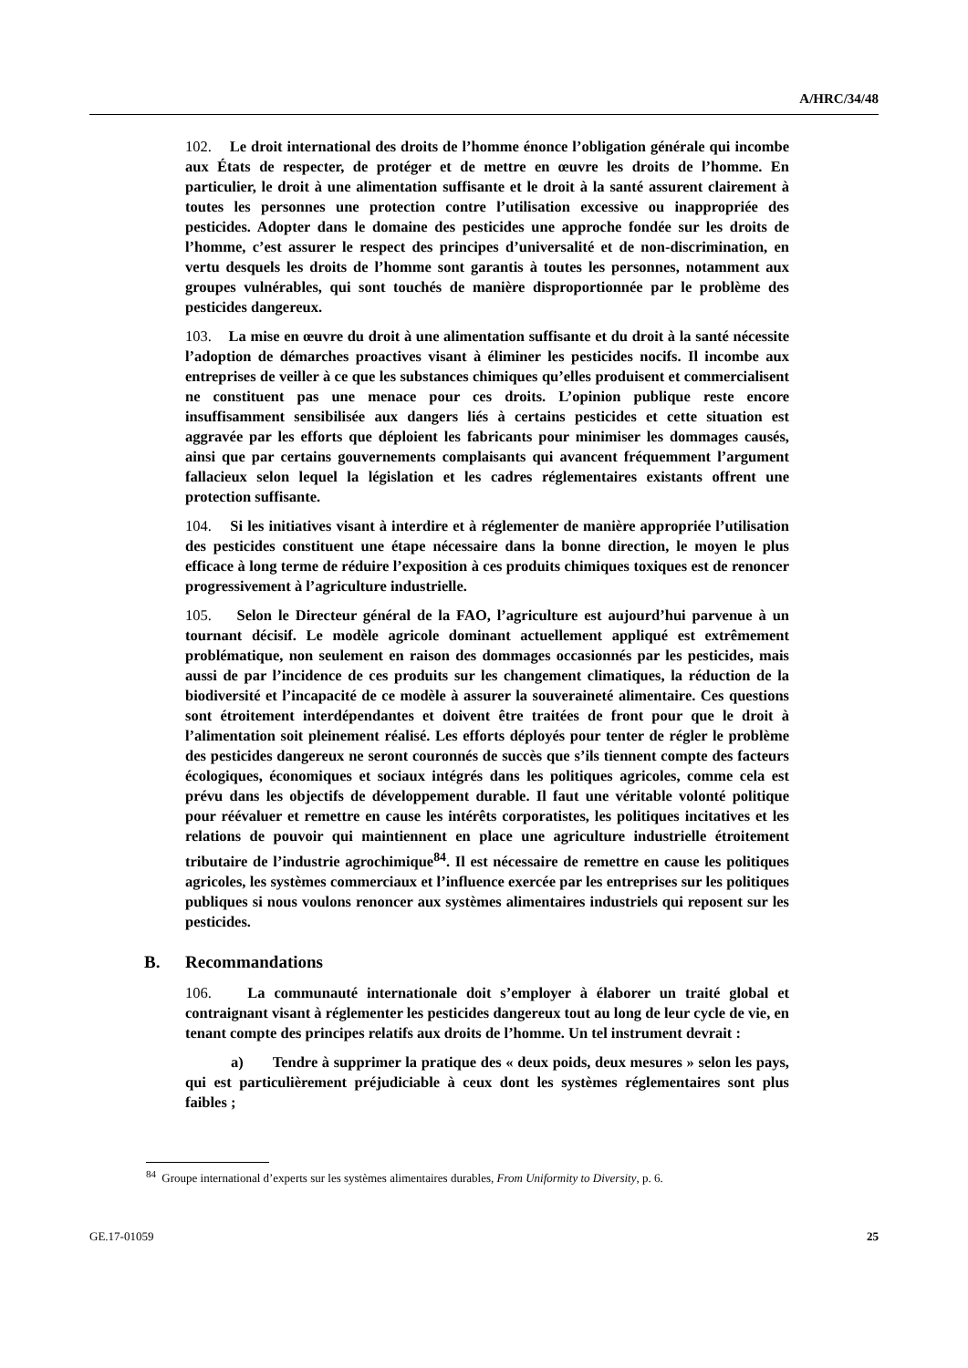A/HRC/34/48
102. Le droit international des droits de l’homme énonce l’obligation générale qui incombe aux États de respecter, de protéger et de mettre en œuvre les droits de l’homme. En particulier, le droit à une alimentation suffisante et le droit à la santé assurent clairement à toutes les personnes une protection contre l’utilisation excessive ou inappropriée des pesticides. Adopter dans le domaine des pesticides une approche fondée sur les droits de l’homme, c’est assurer le respect des principes d’universalité et de non-discrimination, en vertu desquels les droits de l’homme sont garantis à toutes les personnes, notamment aux groupes vulnérables, qui sont touchés de manière disproportionnée par le problème des pesticides dangereux.
103. La mise en œuvre du droit à une alimentation suffisante et du droit à la santé nécessite l’adoption de démarches proactives visant à éliminer les pesticides nocifs. Il incombe aux entreprises de veiller à ce que les substances chimiques qu’elles produisent et commercialisent ne constituent pas une menace pour ces droits. L’opinion publique reste encore insuffisamment sensibilisée aux dangers liés à certains pesticides et cette situation est aggravée par les efforts que déploient les fabricants pour minimiser les dommages causés, ainsi que par certains gouvernements complaisants qui avancent fréquemment l’argument fallacieux selon lequel la législation et les cadres réglementaires existants offrent une protection suffisante.
104. Si les initiatives visant à interdire et à réglementer de manière appropriée l’utilisation des pesticides constituent une étape nécessaire dans la bonne direction, le moyen le plus efficace à long terme de réduire l’exposition à ces produits chimiques toxiques est de renoncer progressivement à l’agriculture industrielle.
105. Selon le Directeur général de la FAO, l’agriculture est aujourd’hui parvenue à un tournant décisif. Le modèle agricole dominant actuellement appliqué est extrêmement problématique, non seulement en raison des dommages occasionnés par les pesticides, mais aussi de par l’incidence de ces produits sur les changement climatiques, la réduction de la biodiversité et l’incapacité de ce modèle à assurer la souveraineté alimentaire. Ces questions sont étroitement interdépendantes et doivent être traitées de front pour que le droit à l’alimentation soit pleinement réalisé. Les efforts déployés pour tenter de régler le problème des pesticides dangereux ne seront couronnés de succès que s’ils tiennent compte des facteurs écologiques, économiques et sociaux intégrés dans les politiques agricoles, comme cela est prévu dans les objectifs de développement durable. Il faut une véritable volonté politique pour réévaluer et remettre en cause les intérêts corporatistes, les politiques incitatives et les relations de pouvoir qui maintiennent en place une agriculture industrielle étroitement tributaire de l’industrie agrochimique<sup>84</sup>. Il est nécessaire de remettre en cause les politiques agricoles, les systèmes commerciaux et l’influence exercée par les entreprises sur les politiques publiques si nous voulons renoncer aux systèmes alimentaires industriels qui reposent sur les pesticides.
B. Recommandations
106. La communauté internationale doit s’employer à élaborer un traité global et contraignant visant à réglementer les pesticides dangereux tout au long de leur cycle de vie, en tenant compte des principes relatifs aux droits de l’homme. Un tel instrument devrait :
a) Tendre à supprimer la pratique des « deux poids, deux mesures » selon les pays, qui est particulièrement préjudiciable à ceux dont les systèmes réglementaires sont plus faibles ;
<sup>84</sup> Groupe international d’experts sur les systèmes alimentaires durables, From Uniformity to Diversity, p. 6.
GE.17-01059 25